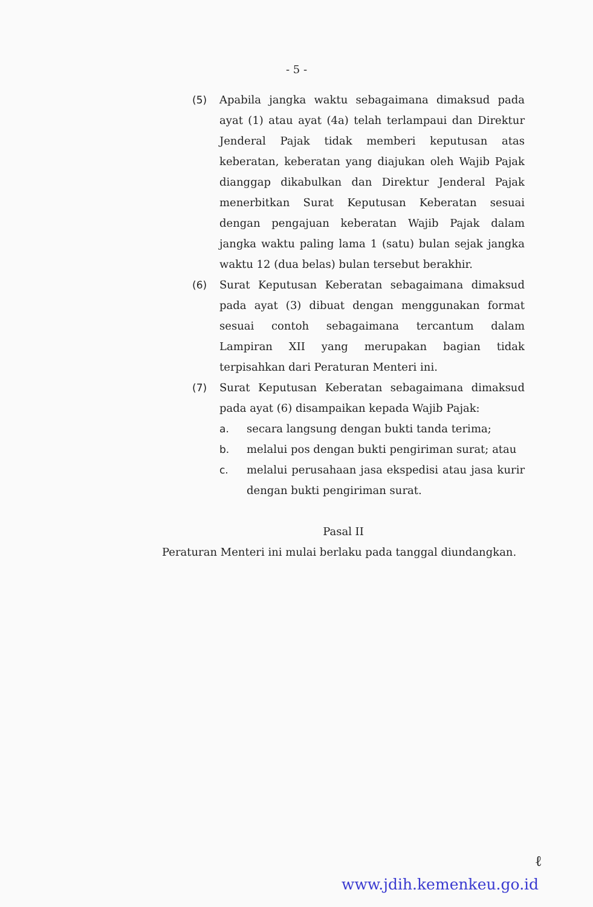- 5 -
(5) Apabila jangka waktu sebagaimana dimaksud pada ayat (1) atau ayat (4a) telah terlampaui dan Direktur Jenderal Pajak tidak memberi keputusan atas keberatan, keberatan yang diajukan oleh Wajib Pajak dianggap dikabulkan dan Direktur Jenderal Pajak menerbitkan Surat Keputusan Keberatan sesuai dengan pengajuan keberatan Wajib Pajak dalam jangka waktu paling lama 1 (satu) bulan sejak jangka waktu 12 (dua belas) bulan tersebut berakhir.
(6) Surat Keputusan Keberatan sebagaimana dimaksud pada ayat (3) dibuat dengan menggunakan format sesuai contoh sebagaimana tercantum dalam Lampiran XII yang merupakan bagian tidak terpisahkan dari Peraturan Menteri ini.
(7) Surat Keputusan Keberatan sebagaimana dimaksud pada ayat (6) disampaikan kepada Wajib Pajak:
a. secara langsung dengan bukti tanda terima;
b. melalui pos dengan bukti pengiriman surat; atau
c. melalui perusahaan jasa ekspedisi atau jasa kurir dengan bukti pengiriman surat.
Pasal II
Peraturan Menteri ini mulai berlaku pada tanggal diundangkan.
ℓ
www.jdih.kemenkeu.go.id